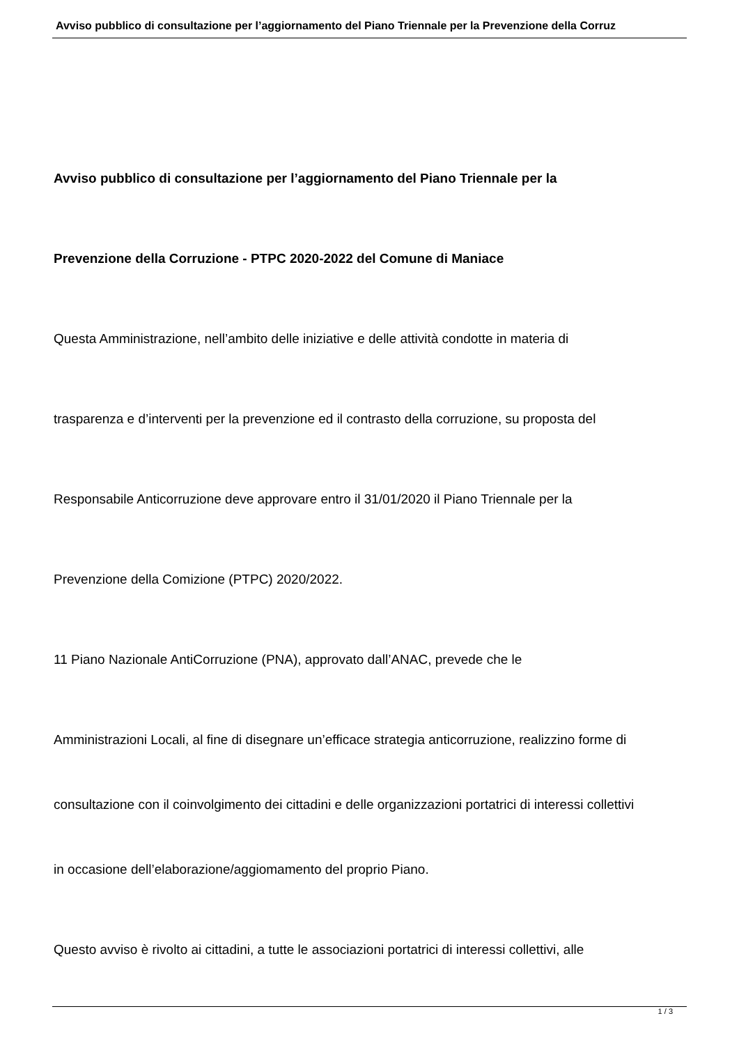Avviso pubblico di consultazione per l’aggiornamento del Piano Triennale per la Prevenzione della Corruz
Avviso pubblico di consultazione per l’aggiornamento del Piano Triennale per la
Prevenzione della Corruzione - PTPC 2020-2022 del Comune di Maniace
Questa Amministrazione, nell’ambito delle iniziative e delle attività condotte in materia di
trasparenza e d’interventi per la prevenzione ed il contrasto della corruzione, su proposta del
Responsabile Anticorruzione deve approvare entro il 31/01/2020 il Piano Triennale per la
Prevenzione della Comizione (PTPC) 2020/2022.
11 Piano Nazionale AntiCorruzione (PNA), approvato dall’ANAC, prevede che le
Amministrazioni Locali, al fine di disegnare un’efficace strategia anticorruzione, realizzino forme di
consultazione con il coinvolgimento dei cittadini e delle organizzazioni portatrici di interessi collettivi
in occasione dell’elaborazione/aggiomamento del proprio Piano.
Questo avviso è rivolto ai cittadini, a tutte le associazioni portatrici di interessi collettivi, alle
1 / 3